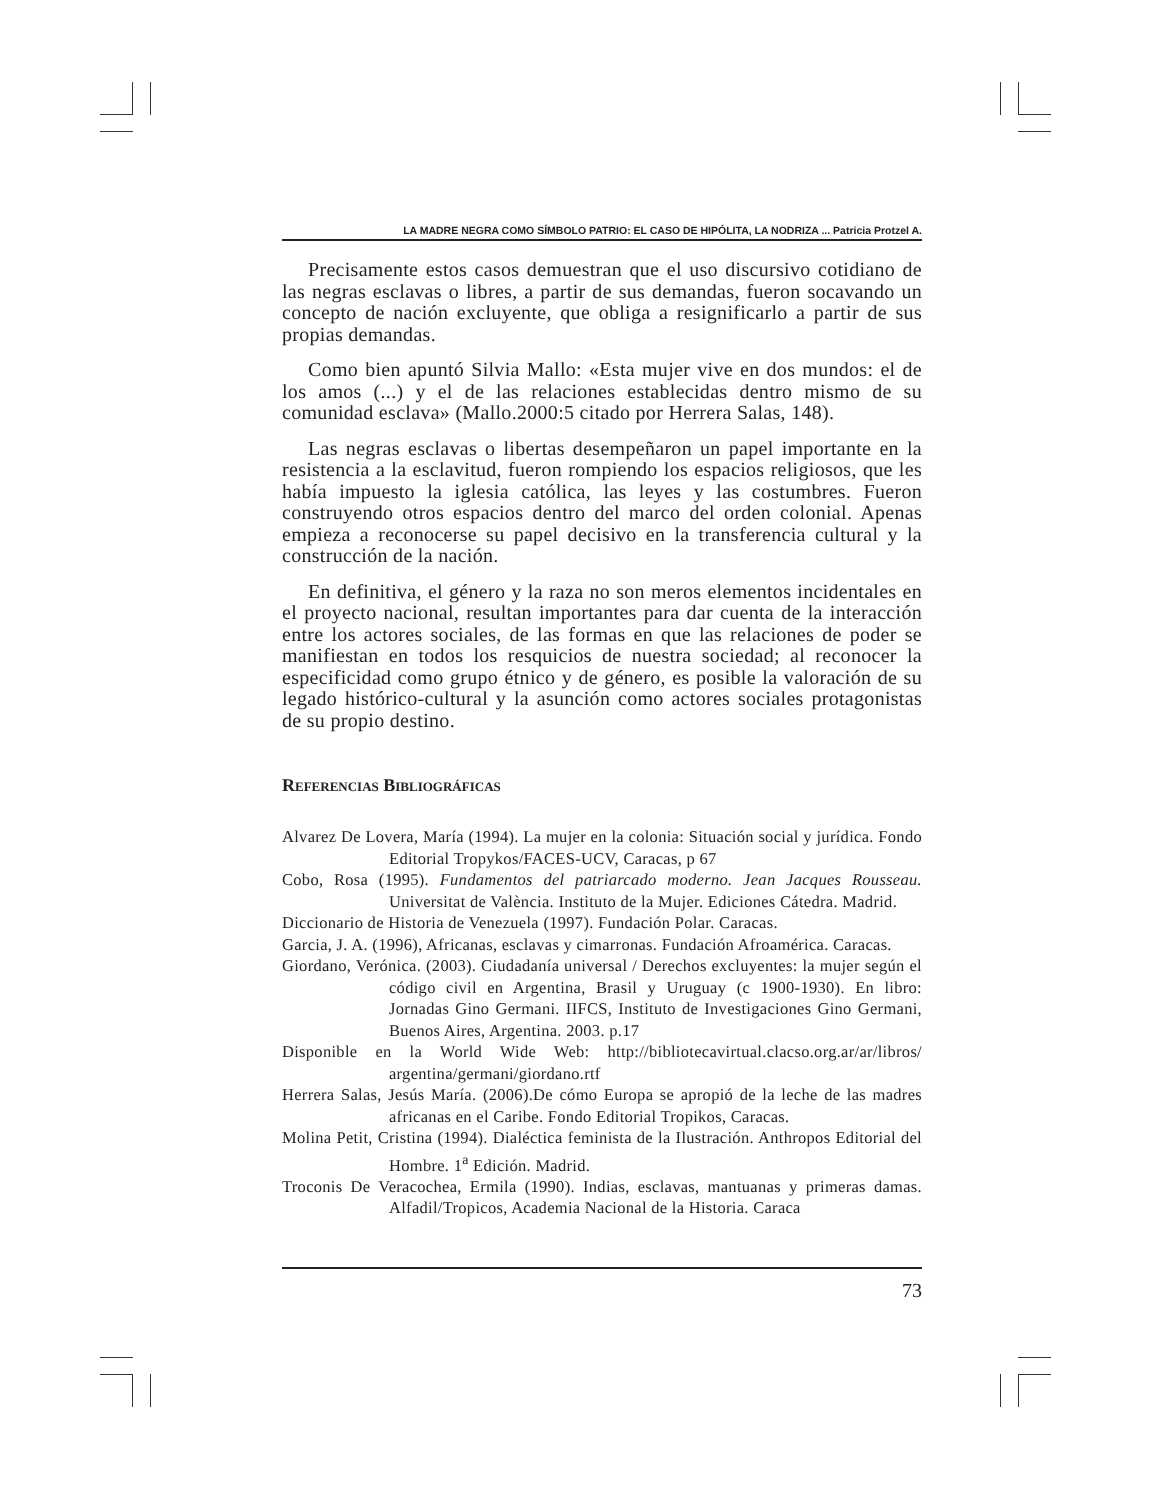LA MADRE NEGRA COMO SÍMBOLO PATRIO: EL CASO DE HIPÓLITA, LA NODRIZA ... Patricia Protzel A.
Precisamente estos casos demuestran que el uso discursivo cotidiano de las negras esclavas o libres, a partir de sus demandas, fueron socavando un concepto de nación excluyente, que obliga a resignificarlo a partir de sus propias demandas.
Como bien apuntó Silvia Mallo: «Esta mujer vive en dos mundos: el de los amos (...) y el de las relaciones establecidas dentro mismo de su comunidad esclava» (Mallo.2000:5 citado por Herrera Salas, 148).
Las negras esclavas o libertas desempeñaron un papel importante en la resistencia a la esclavitud, fueron rompiendo los espacios religiosos, que les había impuesto la iglesia católica, las leyes y las costumbres. Fueron construyendo otros espacios dentro del marco del orden colonial. Apenas empieza a reconocerse su papel decisivo en la transferencia cultural y la construcción de la nación.
En definitiva, el género y la raza no son meros elementos incidentales en el proyecto nacional, resultan importantes para dar cuenta de la interacción entre los actores sociales, de las formas en que las relaciones de poder se manifiestan en todos los resquicios de nuestra sociedad; al reconocer la especificidad como grupo étnico y de género, es posible la valoración de su legado histórico-cultural y la asunción como actores sociales protagonistas de su propio destino.
Referencias Bibliográficas
Alvarez De Lovera, María (1994). La mujer en la colonia: Situación social y jurídica. Fondo Editorial Tropykos/FACES-UCV, Caracas, p 67
Cobo, Rosa (1995). Fundamentos del patriarcado moderno. Jean Jacques Rousseau. Universitat de València. Instituto de la Mujer. Ediciones Cátedra. Madrid.
Diccionario de Historia de Venezuela (1997). Fundación Polar. Caracas.
Garcia, J. A. (1996), Africanas, esclavas y cimarronas. Fundación Afroamérica. Caracas.
Giordano, Verónica. (2003). Ciudadanía universal / Derechos excluyentes: la mujer según el código civil en Argentina, Brasil y Uruguay (c 1900-1930). En libro: Jornadas Gino Germani. IIFCS, Instituto de Investigaciones Gino Germani, Buenos Aires, Argentina. 2003. p.17
Disponible en la World Wide Web: http://bibliotecavirtual.clacso.org.ar/ar/libros/ argentina/germani/giordano.rtf
Herrera Salas, Jesús María. (2006).De cómo Europa se apropió de la leche de las madres africanas en el Caribe. Fondo Editorial Tropikos, Caracas.
Molina Petit, Cristina (1994). Dialéctica feminista de la Ilustración. Anthropos Editorial del Hombre. 1<sup>a</sup> Edición. Madrid.
Troconis De Veracochea, Ermila (1990). Indias, esclavas, mantuanas y primeras damas. Alfadil/Tropicos, Academia Nacional de la Historia. Caraca
73